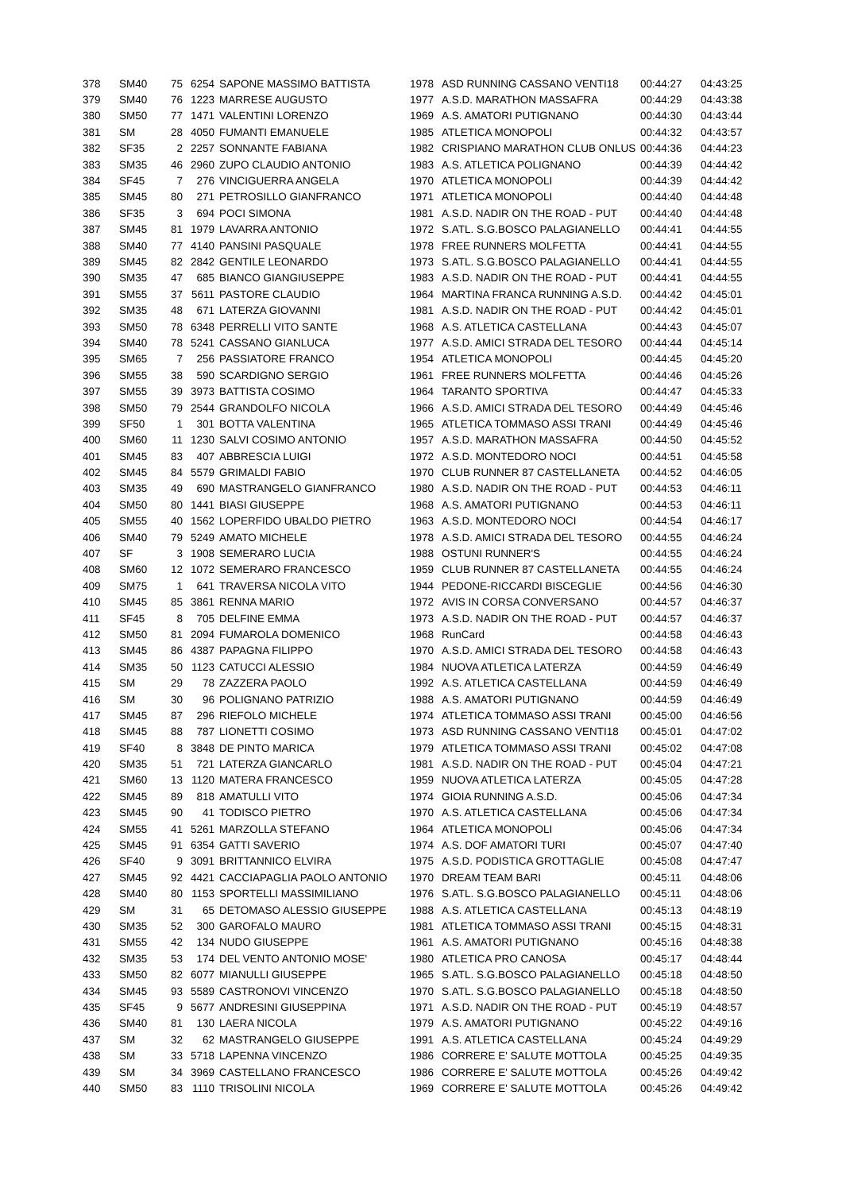| 378 | SM40 | 75 | 6254 | SAPONE MASSIMO BATTISTA | 1978 | ASD RUNNING CASSANO VENTI18 | 00:44:27 | 04:43:25 |
| 379 | SM40 | 76 | 1223 | MARRESE AUGUSTO | 1977 | A.S.D. MARATHON MASSAFRA | 00:44:29 | 04:43:38 |
| 380 | SM50 | 77 | 1471 | VALENTINI LORENZO | 1969 | A.S. AMATORI PUTIGNANO | 00:44:30 | 04:43:44 |
| 381 | SM | 28 | 4050 | FUMANTI EMANUELE | 1985 | ATLETICA MONOPOLI | 00:44:32 | 04:43:57 |
| 382 | SF35 | 2 | 2257 | SONNANTE FABIANA | 1982 | CRISPIANO MARATHON CLUB ONLUS | 00:44:36 | 04:44:23 |
| 383 | SM35 | 46 | 2960 | ZUPO CLAUDIO ANTONIO | 1983 | A.S. ATLETICA POLIGNANO | 00:44:39 | 04:44:42 |
| 384 | SF45 | 7 | 276 | VINCIGUERRA ANGELA | 1970 | ATLETICA MONOPOLI | 00:44:39 | 04:44:42 |
| 385 | SM45 | 80 | 271 | PETROSILLO GIANFRANCO | 1971 | ATLETICA MONOPOLI | 00:44:40 | 04:44:48 |
| 386 | SF35 | 3 | 694 | POCI SIMONA | 1981 | A.S.D. NADIR ON THE ROAD - PUT | 00:44:40 | 04:44:48 |
| 387 | SM45 | 81 | 1979 | LAVARRA ANTONIO | 1972 | S.ATL. S.G.BOSCO PALAGIANELLO | 00:44:41 | 04:44:55 |
| 388 | SM40 | 77 | 4140 | PANSINI PASQUALE | 1978 | FREE RUNNERS MOLFETTA | 00:44:41 | 04:44:55 |
| 389 | SM45 | 82 | 2842 | GENTILE LEONARDO | 1973 | S.ATL. S.G.BOSCO PALAGIANELLO | 00:44:41 | 04:44:55 |
| 390 | SM35 | 47 | 685 | BIANCO GIANGIUSEPPE | 1983 | A.S.D. NADIR ON THE ROAD - PUT | 00:44:41 | 04:44:55 |
| 391 | SM55 | 37 | 5611 | PASTORE CLAUDIO | 1964 | MARTINA FRANCA RUNNING A.S.D. | 00:44:42 | 04:45:01 |
| 392 | SM35 | 48 | 671 | LATERZA GIOVANNI | 1981 | A.S.D. NADIR ON THE ROAD - PUT | 00:44:42 | 04:45:01 |
| 393 | SM50 | 78 | 6348 | PERRELLI VITO SANTE | 1968 | A.S. ATLETICA CASTELLANA | 00:44:43 | 04:45:07 |
| 394 | SM40 | 78 | 5241 | CASSANO GIANLUCA | 1977 | A.S.D. AMICI STRADA DEL TESORO | 00:44:44 | 04:45:14 |
| 395 | SM65 | 7 | 256 | PASSIATORE FRANCO | 1954 | ATLETICA MONOPOLI | 00:44:45 | 04:45:20 |
| 396 | SM55 | 38 | 590 | SCARDIGNO SERGIO | 1961 | FREE RUNNERS MOLFETTA | 00:44:46 | 04:45:26 |
| 397 | SM55 | 39 | 3973 | BATTISTA COSIMO | 1964 | TARANTO SPORTIVA | 00:44:47 | 04:45:33 |
| 398 | SM50 | 79 | 2544 | GRANDOLFO NICOLA | 1966 | A.S.D. AMICI STRADA DEL TESORO | 00:44:49 | 04:45:46 |
| 399 | SF50 | 1 | 301 | BOTTA VALENTINA | 1965 | ATLETICA TOMMASO ASSI TRANI | 00:44:49 | 04:45:46 |
| 400 | SM60 | 11 | 1230 | SALVI COSIMO ANTONIO | 1957 | A.S.D. MARATHON MASSAFRA | 00:44:50 | 04:45:52 |
| 401 | SM45 | 83 | 407 | ABBRESCIA LUIGI | 1972 | A.S.D. MONTEDORO NOCI | 00:44:51 | 04:45:58 |
| 402 | SM45 | 84 | 5579 | GRIMALDI FABIO | 1970 | CLUB RUNNER 87 CASTELLANETA | 00:44:52 | 04:46:05 |
| 403 | SM35 | 49 | 690 | MASTRANGELO GIANFRANCO | 1980 | A.S.D. NADIR ON THE ROAD - PUT | 00:44:53 | 04:46:11 |
| 404 | SM50 | 80 | 1441 | BIASI GIUSEPPE | 1968 | A.S. AMATORI PUTIGNANO | 00:44:53 | 04:46:11 |
| 405 | SM55 | 40 | 1562 | LOPERFIDO UBALDO PIETRO | 1963 | A.S.D. MONTEDORO NOCI | 00:44:54 | 04:46:17 |
| 406 | SM40 | 79 | 5249 | AMATO MICHELE | 1978 | A.S.D. AMICI STRADA DEL TESORO | 00:44:55 | 04:46:24 |
| 407 | SF | 3 | 1908 | SEMERARO LUCIA | 1988 | OSTUNI RUNNER'S | 00:44:55 | 04:46:24 |
| 408 | SM60 | 12 | 1072 | SEMERARO FRANCESCO | 1959 | CLUB RUNNER 87 CASTELLANETA | 00:44:55 | 04:46:24 |
| 409 | SM75 | 1 | 641 | TRAVERSA NICOLA VITO | 1944 | PEDONE-RICCARDI BISCEGLIE | 00:44:56 | 04:46:30 |
| 410 | SM45 | 85 | 3861 | RENNA MARIO | 1972 | AVIS IN CORSA CONVERSANO | 00:44:57 | 04:46:37 |
| 411 | SF45 | 8 | 705 | DELFINE EMMA | 1973 | A.S.D. NADIR ON THE ROAD - PUT | 00:44:57 | 04:46:37 |
| 412 | SM50 | 81 | 2094 | FUMAROLA DOMENICO | 1968 | RunCard | 00:44:58 | 04:46:43 |
| 413 | SM45 | 86 | 4387 | PAPAGNA FILIPPO | 1970 | A.S.D. AMICI STRADA DEL TESORO | 00:44:58 | 04:46:43 |
| 414 | SM35 | 50 | 1123 | CATUCCI ALESSIO | 1984 | NUOVA ATLETICA LATERZA | 00:44:59 | 04:46:49 |
| 415 | SM | 29 | 78 | ZAZZERA PAOLO | 1992 | A.S. ATLETICA CASTELLANA | 00:44:59 | 04:46:49 |
| 416 | SM | 30 | 96 | POLIGNANO PATRIZIO | 1988 | A.S. AMATORI PUTIGNANO | 00:44:59 | 04:46:49 |
| 417 | SM45 | 87 | 296 | RIEFOLO MICHELE | 1974 | ATLETICA TOMMASO ASSI TRANI | 00:45:00 | 04:46:56 |
| 418 | SM45 | 88 | 787 | LIONETTI COSIMO | 1973 | ASD RUNNING CASSANO VENTI18 | 00:45:01 | 04:47:02 |
| 419 | SF40 | 8 | 3848 | DE PINTO MARICA | 1979 | ATLETICA TOMMASO ASSI TRANI | 00:45:02 | 04:47:08 |
| 420 | SM35 | 51 | 721 | LATERZA GIANCARLO | 1981 | A.S.D. NADIR ON THE ROAD - PUT | 00:45:04 | 04:47:21 |
| 421 | SM60 | 13 | 1120 | MATERA FRANCESCO | 1959 | NUOVA ATLETICA LATERZA | 00:45:05 | 04:47:28 |
| 422 | SM45 | 89 | 818 | AMATULLI VITO | 1974 | GIOIA RUNNING A.S.D. | 00:45:06 | 04:47:34 |
| 423 | SM45 | 90 | 41 | TODISCO PIETRO | 1970 | A.S. ATLETICA CASTELLANA | 00:45:06 | 04:47:34 |
| 424 | SM55 | 41 | 5261 | MARZOLLA STEFANO | 1964 | ATLETICA MONOPOLI | 00:45:06 | 04:47:34 |
| 425 | SM45 | 91 | 6354 | GATTI SAVERIO | 1974 | A.S. DOF AMATORI TURI | 00:45:07 | 04:47:40 |
| 426 | SF40 | 9 | 3091 | BRITTANNICO ELVIRA | 1975 | A.S.D. PODISTICA GROTTAGLIE | 00:45:08 | 04:47:47 |
| 427 | SM45 | 92 | 4421 | CACCIAPAGLIA PAOLO ANTONIO | 1970 | DREAM TEAM BARI | 00:45:11 | 04:48:06 |
| 428 | SM40 | 80 | 1153 | SPORTELLI MASSIMILIANO | 1976 | S.ATL. S.G.BOSCO PALAGIANELLO | 00:45:11 | 04:48:06 |
| 429 | SM | 31 | 65 | DETOMASO ALESSIO GIUSEPPE | 1988 | A.S. ATLETICA CASTELLANA | 00:45:13 | 04:48:19 |
| 430 | SM35 | 52 | 300 | GAROFALO MAURO | 1981 | ATLETICA TOMMASO ASSI TRANI | 00:45:15 | 04:48:31 |
| 431 | SM55 | 42 | 134 | NUDO GIUSEPPE | 1961 | A.S. AMATORI PUTIGNANO | 00:45:16 | 04:48:38 |
| 432 | SM35 | 53 | 174 | DEL VENTO ANTONIO MOSE' | 1980 | ATLETICA PRO CANOSA | 00:45:17 | 04:48:44 |
| 433 | SM50 | 82 | 6077 | MIANULLI GIUSEPPE | 1965 | S.ATL. S.G.BOSCO PALAGIANELLO | 00:45:18 | 04:48:50 |
| 434 | SM45 | 93 | 5589 | CASTRONOVI VINCENZO | 1970 | S.ATL. S.G.BOSCO PALAGIANELLO | 00:45:18 | 04:48:50 |
| 435 | SF45 | 9 | 5677 | ANDRESINI GIUSEPPINA | 1971 | A.S.D. NADIR ON THE ROAD - PUT | 00:45:19 | 04:48:57 |
| 436 | SM40 | 81 | 130 | LAERA NICOLA | 1979 | A.S. AMATORI PUTIGNANO | 00:45:22 | 04:49:16 |
| 437 | SM | 32 | 62 | MASTRANGELO GIUSEPPE | 1991 | A.S. ATLETICA CASTELLANA | 00:45:24 | 04:49:29 |
| 438 | SM | 33 | 5718 | LAPENNA VINCENZO | 1986 | CORRERE E' SALUTE MOTTOLA | 00:45:25 | 04:49:35 |
| 439 | SM | 34 | 3969 | CASTELLANO FRANCESCO | 1986 | CORRERE E' SALUTE MOTTOLA | 00:45:26 | 04:49:42 |
| 440 | SM50 | 83 | 1110 | TRISOLINI NICOLA | 1969 | CORRERE E' SALUTE MOTTOLA | 00:45:26 | 04:49:42 |